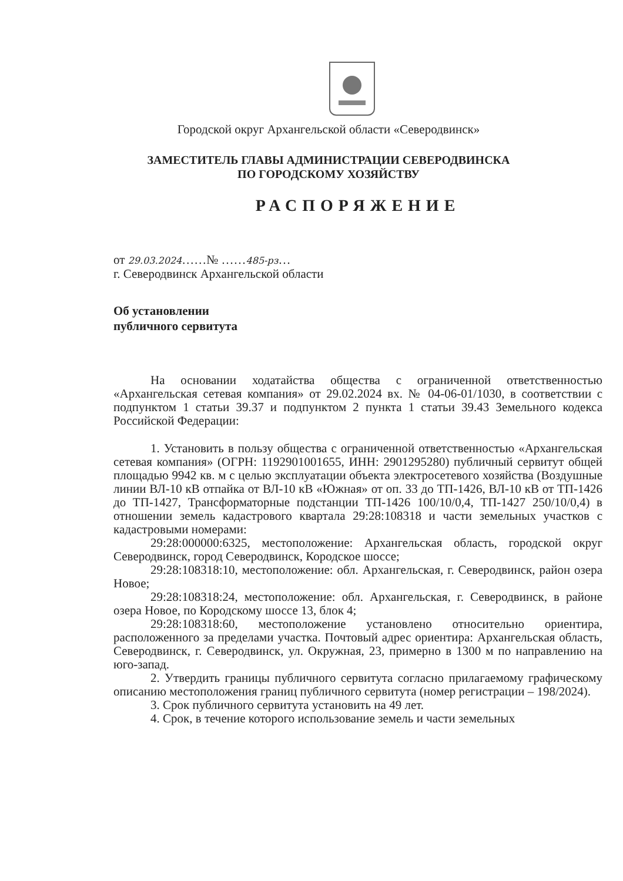Городской округ Архангельской области «Северодвинск»
ЗАМЕСТИТЕЛЬ ГЛАВЫ АДМИНИСТРАЦИИ СЕВЕРОДВИНСКА
ПО ГОРОДСКОМУ ХОЗЯЙСТВУ
РАСПОРЯЖЕНИЕ
от 29.03.2024……№ ……485-рз…
г. Северодвинск Архангельской области
Об установлении
публичного сервитута
На основании ходатайства общества с ограниченной ответственностью «Архангельская сетевая компания» от 29.02.2024 вх. № 04-06-01/1030, в соответствии с подпунктом 1 статьи 39.37 и подпунктом 2 пункта 1 статьи 39.43 Земельного кодекса Российской Федерации:
1. Установить в пользу общества с ограниченной ответственностью «Архангельская сетевая компания» (ОГРН: 1192901001655, ИНН: 2901295280) публичный сервитут общей площадью 9942 кв. м с целью эксплуатации объекта электросетевого хозяйства (Воздушные линии ВЛ-10 кВ отпайка от ВЛ-10 кВ «Южная» от оп. 33 до ТП-1426, ВЛ-10 кВ от ТП-1426 до ТП-1427, Трансформаторные подстанции ТП-1426 100/10/0,4, ТП-1427 250/10/0,4) в отношении земель кадастрового квартала 29:28:108318 и части земельных участков с кадастровыми номерами:
29:28:000000:6325, местоположение: Архангельская область, городской округ Северодвинск, город Северодвинск, Кородское шоссе;
29:28:108318:10, местоположение: обл. Архангельская, г. Северодвинск, район озера Новое;
29:28:108318:24, местоположение: обл. Архангельская, г. Северодвинск, в районе озера Новое, по Кородскому шоссе 13, блок 4;
29:28:108318:60, местоположение установлено относительно ориентира, расположенного за пределами участка. Почтовый адрес ориентира: Архангельская область, Северодвинск, г. Северодвинск, ул. Окружная, 23, примерно в 1300 м по направлению на юго-запад.
2. Утвердить границы публичного сервитута согласно прилагаемому графическому описанию местоположения границ публичного сервитута (номер регистрации – 198/2024).
3. Срок публичного сервитута установить на 49 лет.
4. Срок, в течение которого использование земель и части земельных